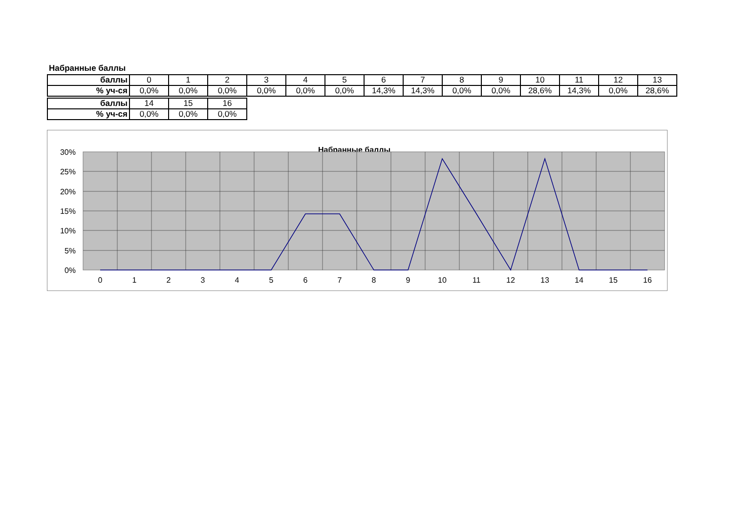Набранные баллы
| баллы | 0 | 1 | 2 | 3 | 4 | 5 | 6 | 7 | 8 | 9 | 10 | 11 | 12 | 13 |
| % уч-ся | 0,0% | 0,0% | 0,0% | 0,0% | 0,0% | 0,0% | 14,3% | 14,3% | 0,0% | 0,0% | 28,6% | 14,3% | 0,0% | 28,6% |
| баллы | 14 | 15 | 16 |
| % уч-ся | 0,0% | 0,0% | 0,0% |
Набранные баллы
30%
25%
20%
15%
10%
5%
0%
0
1
2
3
4
5
6
7
8
9
10
11
12
13
14
15
16